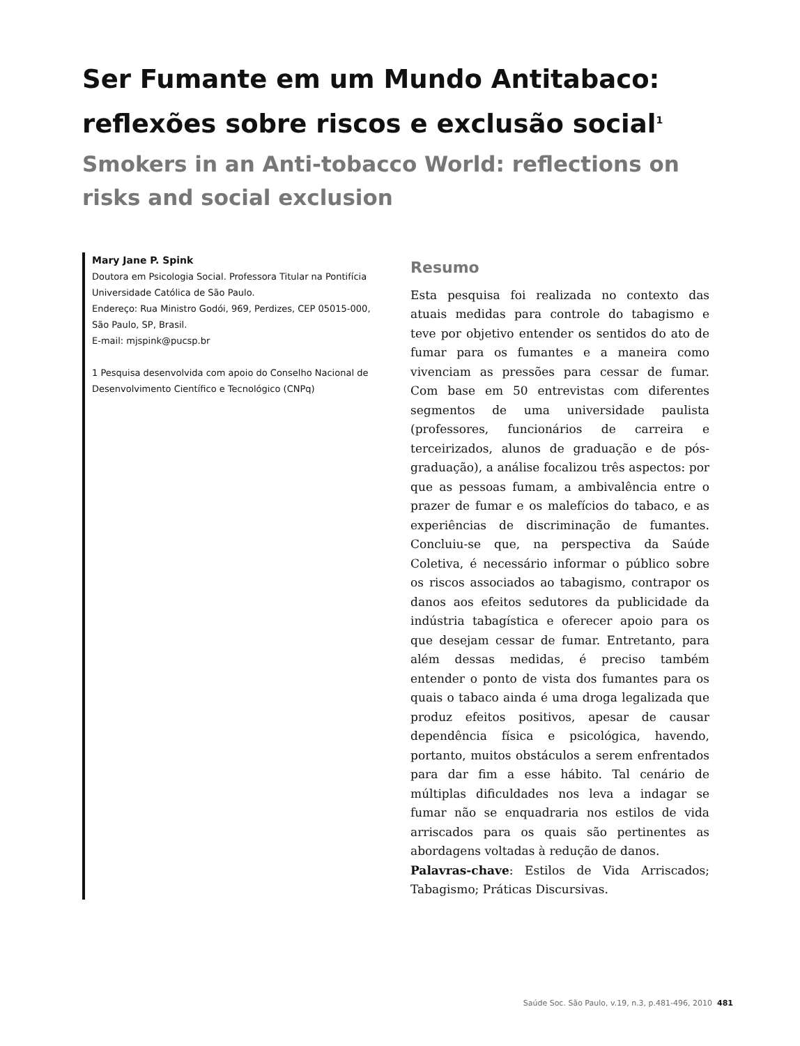Ser Fumante em um Mundo Antitabaco: reflexões sobre riscos e exclusão social<sup>1</sup>
Smokers in an Anti-tobacco World: reflections on risks and social exclusion
Mary Jane P. Spink
Doutora em Psicologia Social. Professora Titular na Pontifícia Universidade Católica de São Paulo.
Endereço: Rua Ministro Godói, 969, Perdizes, CEP 05015-000, São Paulo, SP, Brasil.
E-mail: mjspink@pucsp.br
1 Pesquisa desenvolvida com apoio do Conselho Nacional de Desenvolvimento Científico e Tecnológico (CNPq)
Resumo
Esta pesquisa foi realizada no contexto das atuais medidas para controle do tabagismo e teve por objetivo entender os sentidos do ato de fumar para os fumantes e a maneira como vivenciam as pressões para cessar de fumar. Com base em 50 entrevistas com diferentes segmentos de uma universidade paulista (professores, funcionários de carreira e terceirizados, alunos de graduação e de pós-graduação), a análise focalizou três aspectos: por que as pessoas fumam, a ambivalência entre o prazer de fumar e os malefícios do tabaco, e as experiências de discriminação de fumantes. Concluiu-se que, na perspectiva da Saúde Coletiva, é necessário informar o público sobre os riscos associados ao tabagismo, contrapor os danos aos efeitos sedutores da publicidade da indústria tabagística e oferecer apoio para os que desejam cessar de fumar. Entretanto, para além dessas medidas, é preciso também entender o ponto de vista dos fumantes para os quais o tabaco ainda é uma droga legalizada que produz efeitos positivos, apesar de causar dependência física e psicológica, havendo, portanto, muitos obstáculos a serem enfrentados para dar fim a esse hábito. Tal cenário de múltiplas dificuldades nos leva a indagar se fumar não se enquadraria nos estilos de vida arriscados para os quais são pertinentes as abordagens voltadas à redução de danos.
Palavras-chave: Estilos de Vida Arriscados; Tabagismo; Práticas Discursivas.
Saúde Soc. São Paulo, v.19, n.3, p.481-496, 2010 481